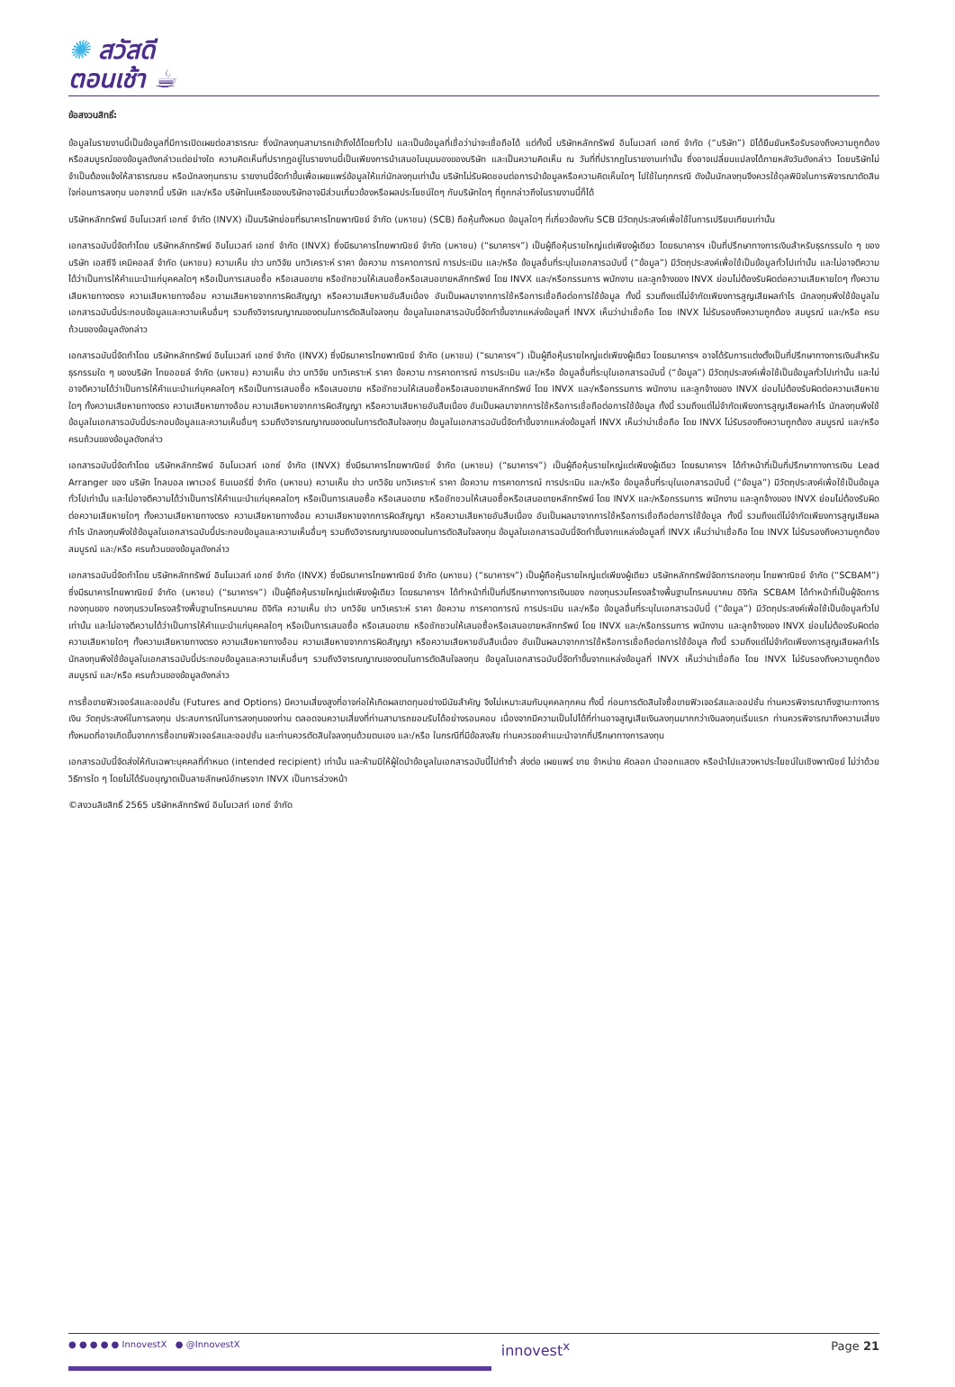✺ สวัสดี
ตอนเช้า ☕
ข้อสงวนสิทธิ์:
ข้อมูลในรายงานนี้เป็นข้อมูลที่มีการเปิดเผยต่อสาธารณะ ซึ่งนักลงทุนสามารถเข้าถึงได้โดยทั่วไป และเป็นข้อมูลที่เชื่อว่าน่าจะเชื่อถือได้ แต่ทั้งนี้ บริษัทหลักทรัพย์ อินโนเวสท์ เอกซ์ จำกัด (“บริษัท”) มิได้ยืนยันหรือรับรองถึงความถูกต้อง หรือสมบูรณ์ของข้อมูลดังกล่าวแต่อย่างใด ความคิดเห็นที่ปรากฏอยู่ในรายงานนี้เป็นเพียงการนำเสนอในมุมมองของบริษัท และเป็นความคิดเห็น ณ วันที่ที่ปรากฏในรายงานเท่านั้น ซึ่งอาจเปลี่ยนแปลงได้ภายหลังวันดังกล่าว โดยบริษัทไม่จำเป็นต้องแจ้งให้สาธารณชน หรือนักลงทุนทราบ รายงานนี้จัดทำขึ้นเพื่อเผยแพร่ข้อมูลให้แก่นักลงทุนเท่านั้น บริษัทไม่รับผิดชอบต่อการนำข้อมูลหรือความคิดเห็นใดๆ ไปใช้ในทุกกรณี ดังนั้นนักลงทุนจึงควรใช้ดุลพินิจในการพิจารณาตัดสินใจก่อนการลงทุน นอกจากนี้ บริษัท และ/หรือ บริษัทในเครือของบริษัทอาจมีส่วนเกี่ยวข้องหรือผลประโยชน์ใดๆ กับบริษัทใดๆ ที่ถูกกล่าวถึงในรายงานนี้ก็ได้
บริษัทหลักทรัพย์ อินโนเวสท์ เอกซ์ จำกัด (INVX) เป็นบริษัทย่อยที่ธนาคารไทยพาณิชย์ จำกัด (มหาชน) (SCB) ถือหุ้นทั้งหมด ข้อมูลใดๆ ที่เกี่ยวข้องกับ SCB มีวัตถุประสงค์เพื่อใช้ในการเปรียบเทียบเท่านั้น
เอกสารฉบับนี้จัดทำโดย บริษัทหลักทรัพย์ อินโนเวสท์ เอกซ์ จำกัด (INVX) ซึ่งมีธนาคารไทยพาณิชย์ จำกัด (มหาชน) (“ธนาคารฯ”) เป็นผู้ถือหุ้นรายใหญ่แต่เพียงผู้เดียว โดยธนาคารฯ เป็นที่ปรึกษาทางการเงินสำหรับธุรกรรมใด ๆ ของบริษัท เอสซีจี เคมิคอลส์ จำกัด (มหาชน) ความเห็น ข่าว บทวิจัย บทวิเคราะห์ ราคา ข้อความ การคาดการณ์ การประเมิน และ/หรือ ข้อมูลอื่นที่ระบุในเอกสารฉบับนี้ (“ข้อมูล”) มีวัตถุประสงค์เพื่อใช้เป็นข้อมูลทั่วไปเท่านั้น และไม่อาจตีความได้ว่าเป็นการให้คำแนะนำแก่บุคคลใดๆ หรือเป็นการเสนอซื้อ หรือเสนอขาย หรือชักชวนให้เสนอซื้อหรือเสนอขายหลักทรัพย์ โดย INVX และ/หรือกรรมการ พนักงาน และลูกจ้างของ INVX ย่อมไม่ต้องรับผิดต่อความเสียหายใดๆ ทั้งความเสียหายทางตรง ความเสียหายทางอ้อม ความเสียหายจากการผิดสัญญา หรือความเสียหายอันสืบเนื่อง อันเป็นผลมาจากการใช้หรือการเชื่อถือต่อการใช้ข้อมูล ทั้งนี้ รวมถึงแต่ไม่จำกัดเพียงการสูญเสียผลกำไร นักลงทุนพึงใช้ข้อมูลในเอกสารฉบับนี้ประกอบข้อมูลและความเห็นอื่นๆ รวมถึงวิจารณญาณของตนในการตัดสินใจลงทุน ข้อมูลในเอกสารฉบับนี้จัดทำขึ้นจากแหล่งข้อมูลที่ INVX เห็นว่าน่าเชื่อถือ โดย INVX ไม่รับรองถึงความถูกต้อง สมบูรณ์ และ/หรือ ครบถ้วนของข้อมูลดังกล่าว
เอกสารฉบับนี้จัดทำโดย บริษัทหลักทรัพย์ อินโนเวสท์ เอกซ์ จำกัด (INVX) ซึ่งมีธนาคารไทยพาณิชย์ จำกัด (มหาชน) (“ธนาคารฯ”) เป็นผู้ถือหุ้นรายใหญ่แต่เพียงผู้เดียว โดยธนาคารฯ อาจได้รับการแต่งตั้งเป็นที่ปรึกษาทางการเงินสำหรับธุรกรรมใด ๆ ของบริษัท ไทยออยล์ จำกัด (มหาชน) ความเห็น ข่าว บทวิจัย บทวิเคราะห์ ราคา ข้อความ การคาดการณ์ การประเมิน และ/หรือ ข้อมูลอื่นที่ระบุในเอกสารฉบับนี้ (“ข้อมูล”) มีวัตถุประสงค์เพื่อใช้เป็นข้อมูลทั่วไปเท่านั้น และไม่อาจตีความได้ว่าเป็นการให้คำแนะนำแก่บุคคลใดๆ หรือเป็นการเสนอซื้อ หรือเสนอขาย หรือชักชวนให้เสนอซื้อหรือเสนอขายหลักทรัพย์ โดย INVX และ/หรือกรรมการ พนักงาน และลูกจ้างของ INVX ย่อมไม่ต้องรับผิดต่อความเสียหายใดๆ ทั้งความเสียหายทางตรง ความเสียหายทางอ้อม ความเสียหายจากการผิดสัญญา หรือความเสียหายอันสืบเนื่อง อันเป็นผลมาจากการใช้หรือการเชื่อถือต่อการใช้ข้อมูล ทั้งนี้ รวมถึงแต่ไม่จำกัดเพียงการสูญเสียผลกำไร นักลงทุนพึงใช้ข้อมูลในเอกสารฉบับนี้ประกอบข้อมูลและความเห็นอื่นๆ รวมถึงวิจารณญาณของตนในการตัดสินใจลงทุน ข้อมูลในเอกสารฉบับนี้จัดทำขึ้นจากแหล่งข้อมูลที่ INVX เห็นว่าน่าเชื่อถือ โดย INVX ไม่รับรองถึงความถูกต้อง สมบูรณ์ และ/หรือ ครบถ้วนของข้อมูลดังกล่าว
เอกสารฉบับนี้จัดทำโดย บริษัทหลักทรัพย์ อินโนเวสท์ เอกซ์ จำกัด (INVX) ซึ่งมีธนาคารไทยพาณิชย์ จำกัด (มหาชน) (“ธนาคารฯ”) เป็นผู้ถือหุ้นรายใหญ่แต่เพียงผู้เดียว โดยธนาคารฯ ได้ทำหน้าที่เป็นที่ปรึกษาทางการเงิน Lead Arranger ของ บริษัท โกลบอล เพาเวอร์ ซินเนอร์ยี่ จำกัด (มหาชน) ความเห็น ข่าว บทวิจัย บทวิเคราะห์ ราคา ข้อความ การคาดการณ์ การประเมิน และ/หรือ ข้อมูลอื่นที่ระบุในเอกสารฉบับนี้ (“ข้อมูล”) มีวัตถุประสงค์เพื่อใช้เป็นข้อมูลทั่วไปเท่านั้น และไม่อาจตีความได้ว่าเป็นการให้คำแนะนำแก่บุคคลใดๆ หรือเป็นการเสนอซื้อ หรือเสนอขาย หรือชักชวนให้เสนอซื้อหรือเสนอขายหลักทรัพย์ โดย INVX และ/หรือกรรมการ พนักงาน และลูกจ้างของ INVX ย่อมไม่ต้องรับผิดต่อความเสียหายใดๆ ทั้งความเสียหายทางตรง ความเสียหายทางอ้อม ความเสียหายจากการผิดสัญญา หรือความเสียหายอันสืบเนื่อง อันเป็นผลมาจากการใช้หรือการเชื่อถือต่อการใช้ข้อมูล ทั้งนี้ รวมถึงแต่ไม่จำกัดเพียงการสูญเสียผลกำไร นักลงทุนพึงใช้ข้อมูลในเอกสารฉบับนี้ประกอบข้อมูลและความเห็นอื่นๆ รวมถึงวิจารณญาณของตนในการตัดสินใจลงทุน ข้อมูลในเอกสารฉบับนี้จัดทำขึ้นจากแหล่งข้อมูลที่ INVX เห็นว่าน่าเชื่อถือ โดย INVX ไม่รับรองถึงความถูกต้อง สมบูรณ์ และ/หรือ ครบถ้วนของข้อมูลดังกล่าว
เอกสารฉบับนี้จัดทำโดย บริษัทหลักทรัพย์ อินโนเวสท์ เอกซ์ จำกัด (INVX) ซึ่งมีธนาคารไทยพาณิชย์ จำกัด (มหาชน) (“ธนาคารฯ”) เป็นผู้ถือหุ้นรายใหญ่แต่เพียงผู้เดียว บริษัทหลักทรัพย์จัดการกองทุน ไทยพาณิชย์ จำกัด (“SCBAM”) ซึ่งมีธนาคารไทยพาณิชย์ จำกัด (มหาชน) (“ธนาคารฯ”) เป็นผู้ถือหุ้นรายใหญ่แต่เพียงผู้เดียว โดยธนาคารฯ ได้ทำหน้าที่เป็นที่ปรึกษาทางการเงินของ กองทุนรวมโครงสร้างพื้นฐานโทรคมนาคม ดิจิทัล SCBAM ได้ทำหน้าที่เป็นผู้จัดการกองทุนของ กองทุนรวมโครงสร้างพื้นฐานโทรคมนาคม ดิจิทัล ความเห็น ข่าว บทวิจัย บทวิเคราะห์ ราคา ข้อความ การคาดการณ์ การประเมิน และ/หรือ ข้อมูลอื่นที่ระบุในเอกสารฉบับนี้ (“ข้อมูล”) มีวัตถุประสงค์เพื่อใช้เป็นข้อมูลทั่วไปเท่านั้น และไม่อาจตีความได้ว่าเป็นการให้คำแนะนำแก่บุคคลใดๆ หรือเป็นการเสนอซื้อ หรือเสนอขาย หรือชักชวนให้เสนอซื้อหรือเสนอขายหลักทรัพย์ โดย INVX และ/หรือกรรมการ พนักงาน และลูกจ้างของ INVX ย่อมไม่ต้องรับผิดต่อความเสียหายใดๆ ทั้งความเสียหายทางตรง ความเสียหายทางอ้อม ความเสียหายจากการผิดสัญญา หรือความเสียหายอันสืบเนื่อง อันเป็นผลมาจากการใช้หรือการเชื่อถือต่อการใช้ข้อมูล ทั้งนี้ รวมถึงแต่ไม่จำกัดเพียงการสูญเสียผลกำไร นักลงทุนพึงใช้ข้อมูลในเอกสารฉบับนี้ประกอบข้อมูลและความเห็นอื่นๆ รวมถึงวิจารณญาณของตนในการตัดสินใจลงทุน ข้อมูลในเอกสารฉบับนี้จัดทำขึ้นจากแหล่งข้อมูลที่ INVX เห็นว่าน่าเชื่อถือ โดย INVX ไม่รับรองถึงความถูกต้อง สมบูรณ์ และ/หรือ ครบถ้วนของข้อมูลดังกล่าว
การซื้อขายฟิวเจอร์สและออปชั่น (Futures and Options) มีความเสี่ยงสูงที่อาจก่อให้เกิดผลขาดทุนอย่างมีนัยสำคัญ จึงไม่เหมาะสมกับบุคคลทุกคน ทั้งนี้ ก่อนการตัดสินใจซื้อขายฟิวเจอร์สและออปชั่น ท่านควรพิจารณาถึงฐานะทางการเงิน วัตถุประสงค์ในการลงทุน ประสบการณ์ในการลงทุนของท่าน ตลอดจนความเสี่ยงที่ท่านสามารถยอมรับได้อย่างรอบคอบ เนื่องจากมีความเป็นไปได้ที่ท่านอาจสูญเสียเงินลงทุนมากกว่าเงินลงทุนเริ่มแรก ท่านควรพิจารณาถึงความเสี่ยงทั้งหมดที่อาจเกิดขึ้นจากการซื้อขายฟิวเจอร์สและออปชั่น และท่านควรตัดสินใจลงทุนด้วยตนเอง และ/หรือ ในกรณีที่มีข้อสงสัย ท่านควรขอคำแนะนำจากที่ปรึกษาทางการลงทุน
เอกสารฉบับนี้จัดส่งให้กับเฉพาะบุคคลที่กำหนด (intended recipient) เท่านั้น และห้ามมิให้ผู้ใดนำข้อมูลในเอกสารฉบับนี้ไปทำซ้ำ ส่งต่อ เผยแพร่ ขาย จำหน่าย คัดลอก นำออกแสดง หรือนำไปแสวงหาประโยชน์ในเชิงพาณิชย์ ไม่ว่าด้วยวิธีการใด ๆ โดยไม่ได้รับอนุญาตเป็นลายลักษณ์อักษรจาก INVX เป็นการล่วงหน้า
©สงวนลิขสิทธิ์ 2565 บริษัทหลักทรัพย์ อินโนเวสท์ เอกซ์ จำกัด
● ● ● ● ● InnovestX ● @InnovestX innovest<sup>x</sup> Page 21